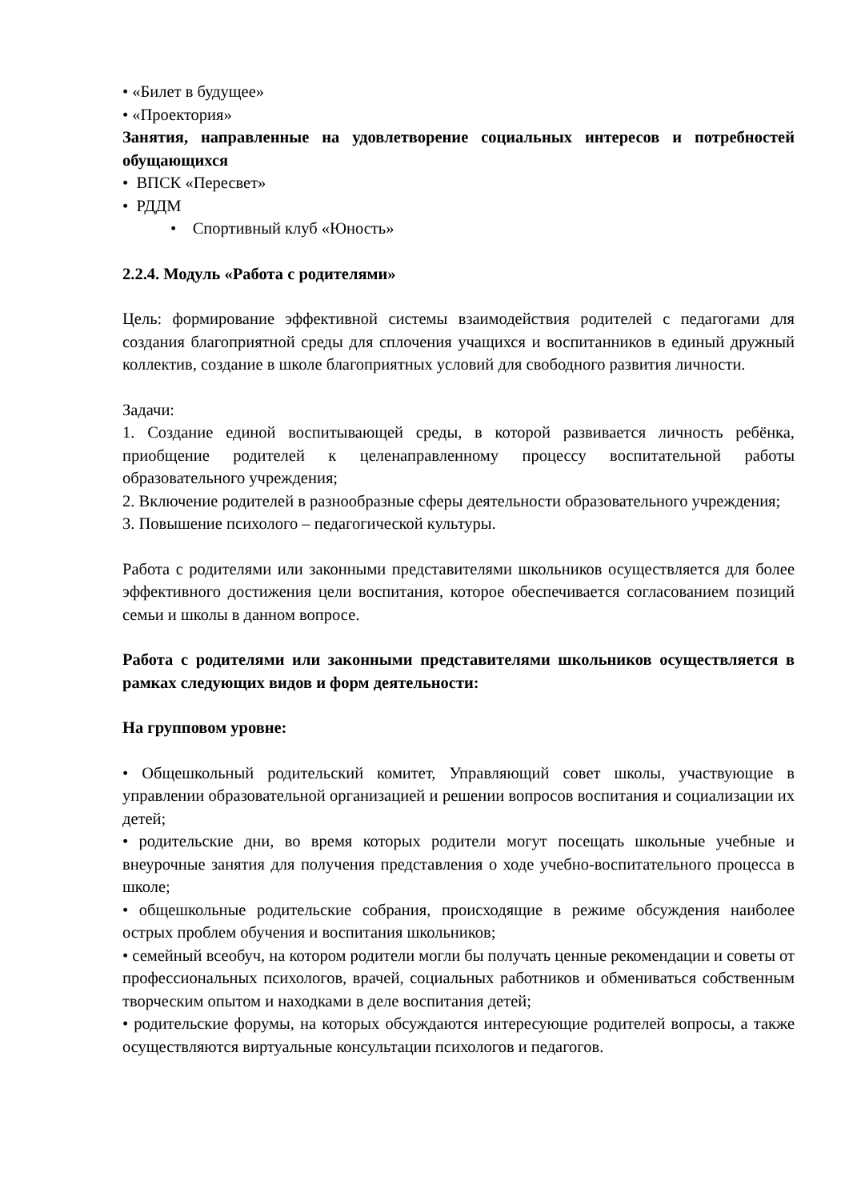• «Билет в будущее»
• «Проектория»
Занятия, направленные на удовлетворение социальных интересов и потребностей обущающихся
• ВПСК «Пересвет»
• РДДМ
• Спортивный клуб «Юность»
2.2.4. Модуль «Работа с родителями»
Цель: формирование эффективной системы взаимодействия родителей с педагогами для создания благоприятной среды для сплочения учащихся и воспитанников в единый дружный коллектив, создание в школе благоприятных условий для свободного развития личности.
Задачи:
1. Создание единой воспитывающей среды, в которой развивается личность ребёнка, приобщение родителей к целенаправленному процессу воспитательной работы образовательного учреждения;
2. Включение родителей в разнообразные сферы деятельности образовательного учреждения;
3. Повышение психолого – педагогической культуры.
Работа с родителями или законными представителями школьников осуществляется для более эффективного достижения цели воспитания, которое обеспечивается согласованием позиций семьи и школы в данном вопросе.
Работа с родителями или законными представителями школьников осуществляется в рамках следующих видов и форм деятельности:
На групповом уровне:
• Общешкольный родительский комитет, Управляющий совет школы, участвующие в управлении образовательной организацией и решении вопросов воспитания и социализации их детей;
• родительские дни, во время которых родители могут посещать школьные учебные и внеурочные занятия для получения представления о ходе учебно-воспитательного процесса в школе;
• общешкольные родительские собрания, происходящие в режиме обсуждения наиболее острых проблем обучения и воспитания школьников;
• семейный всеобуч, на котором родители могли бы получать ценные рекомендации и советы от профессиональных психологов, врачей, социальных работников и обмениваться собственным творческим опытом и находками в деле воспитания детей;
• родительские форумы, на которых обсуждаются интересующие родителей вопросы, а также осуществляются виртуальные консультации психологов и педагогов.